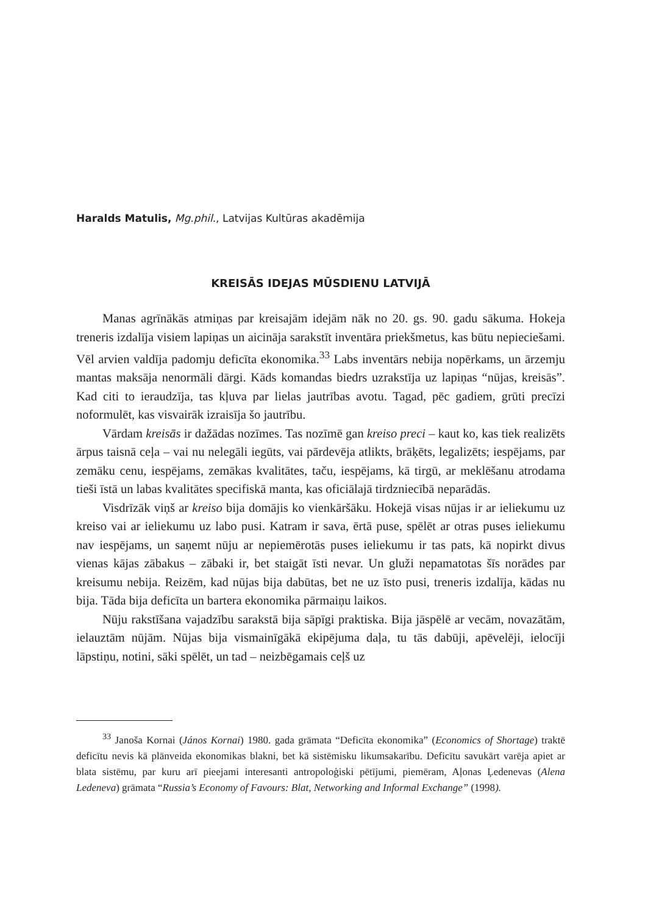Haralds Matulis, Mg.phil., Latvijas Kultūras akadēmija
KREISĀS IDEJAS MŪSDIENU LATVIJĀ
Manas agrīnākās atmiņas par kreisajām idejām nāk no 20. gs. 90. gadu sākuma. Hokeja treneris izdalīja visiem lapiņas un aicināja sarakstīt inventāra priekšmetus, kas būtu nepieciešami. Vēl arvien valdīja padomju deficīta ekonomika.<sup>33</sup> Labs inventārs nebija nopērkams, un ārzemju mantas maksāja nenormāli dārgi. Kāds komandas biedrs uzrakstīja uz lapiņas “nūjas, kreisās”. Kad citi to ieraudzīja, tas kļuva par lielas jautrības avotu. Tagad, pēc gadiem, grūti precīzi noformulēt, kas visvairāk izraisīja šo jautrību.
Vārdam kreisās ir dažādas nozīmes. Tas nozīmē gan kreiso preci – kaut ko, kas tiek realizēts ārpus taisnā ceļa – vai nu nelegāli iegūts, vai pārdevēja atlikts, brāķēts, legalizēts; iespējams, par zemāku cenu, iespējams, zemākas kvalitātes, taču, iespējams, kā tirgū, ar meklēšanu atrodama tieši īstā un labas kvalitātes specifiskā manta, kas oficiālajā tirdzniecībā neparādās.
Visdrīzāk viņš ar kreiso bija domājis ko vienkāršāku. Hokejā visas nūjas ir ar ieliekumu uz kreiso vai ar ieliekumu uz labo pusi. Katram ir sava, ērtā puse, spēlēt ar otras puses ieliekumu nav iespējams, un saņemt nūju ar nepiemērotās puses ieliekumu ir tas pats, kā nopirkt divus vienas kājas zābakus – zābaki ir, bet staigāt īsti nevar. Un gluži nepamatotas šīs norādes par kreisumu nebija. Reizēm, kad nūjas bija dabūtas, bet ne uz īsto pusi, treneris izdalīja, kādas nu bija. Tāda bija deficīta un bartera ekonomika pārmaiņu laikos.
Nūju rakstīšana vajadzību sarakstā bija sāpīgi praktiska. Bija jāspēlē ar vecām, novazātām, ielauztām nūjām. Nūjas bija vismainīgākā ekipējuma daļa, tu tās dabūji, apēvelēji, ielocīji lāpstiņu, notini, sāki spēlēt, un tad – neizbēgamais ceļš uz
<sup>33</sup> Janoša Kornai (János Kornai) 1980. gada grāmata “Deficīta ekonomika” (Economics of Shortage) traktē deficītu nevis kā plānveida ekonomikas blakni, bet kā sistēmisku likumsakarību. Deficītu savukārt varēja apiet ar blata sistēmu, par kuru arī pieejami interesanti antropoloģiski pētījumi, piemēram, Aļonas Ļedenevas (Alena Ledeneva) grāmata “Russia’s Economy of Favours: Blat, Networking and Informal Exchange” (1998).